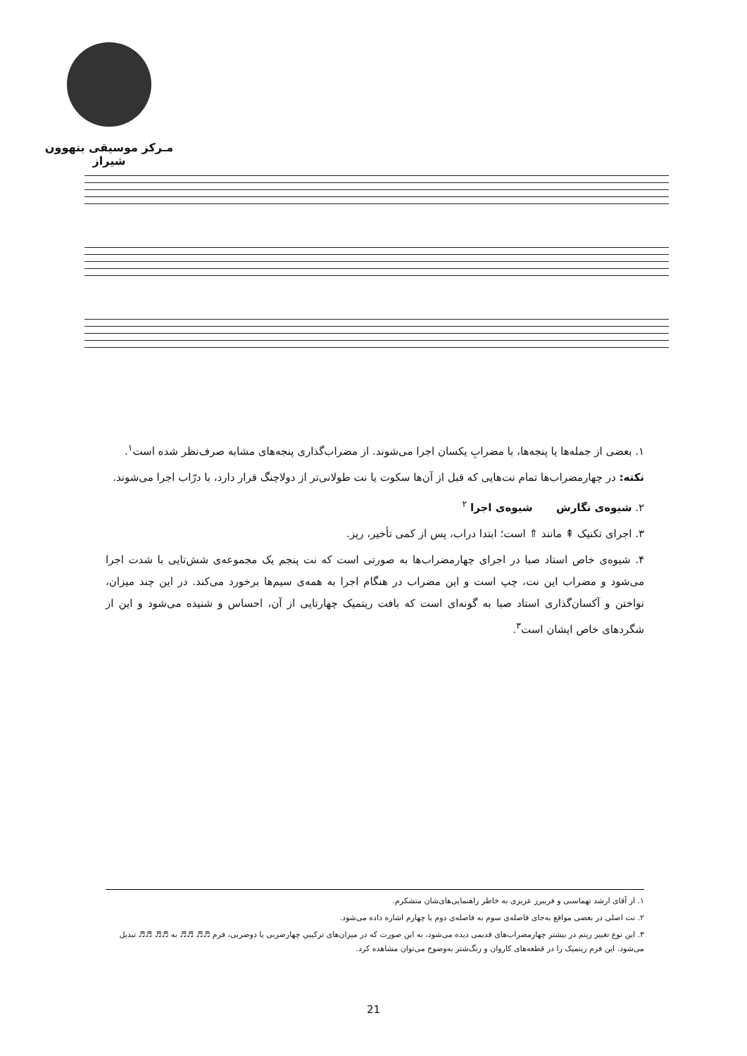مـرکز موسیقی بتهوون شیراز
۱. بعضی از جمله‌ها یا پنجه‌ها، با مضرابِ یکسان اجرا می‌شوند. از مضراب‌گذاری پنجه‌های مشابه صرف‌نظر شده است<sup>۱</sup>.
نکته: در چهارمضراب‌ها تمام نت‌هایی که قبل از آن‌ها سکوت یا نت طولانی‌تر از دولاچنگ قرار دارد، با درّاب اجرا می‌شوند.
۲. شیوه‌ی نگارش شیوه‌ی اجرا <sup>۲</sup>
۳. اجرای تکنیک ⇞ مانند ⇑ است؛ ابتدا دراب، پس از کمی تأخیر، ریز.
۴. شیوه‌ی خاص استاد صبا در اجرای چهارمضراب‌ها به صورتی است که نت پنجم یک مجموعه‌ی شش‌تایی با شدت اجرا می‌شود و مضراب این نت، چپ است و این مضراب در هنگام اجرا به همه‌ی سیم‌ها برخورد می‌کند. در این چند میزان، نواختن و آکسان‌گذاری استاد صبا به گونه‌ای است که بافت ریتمیک چهارتایی از آن، احساس و شنیده می‌شود و این از شگردهای خاص ایشان است<sup>۳</sup>.
۱. از آقای ارشد تهماسبی و فریبرز عزیزی به خاطر راهنمایی‌های‌شان متشکرم.
۲. نت اصلی در بعضی مواقع به‌جای فاصله‌ی سوم به فاصله‌ی دوم یا چهارم اشاره داده می‌شود.
۳. این نوع تغییر ریتم در بیشتر چهارمضراب‌های قدیمی دیده می‌شود، به این صورت که در میزان‌های ترکیبیِ چهارضربی یا دوضربی، فرم ♬♬ ♬♬ به ♬♬ ♬♬ تبدیل می‌شود. این فرم ریتمیک را در قطعه‌های کاروان و زنگ‌شتر به‌وضوح می‌توان مشاهده کرد.
21